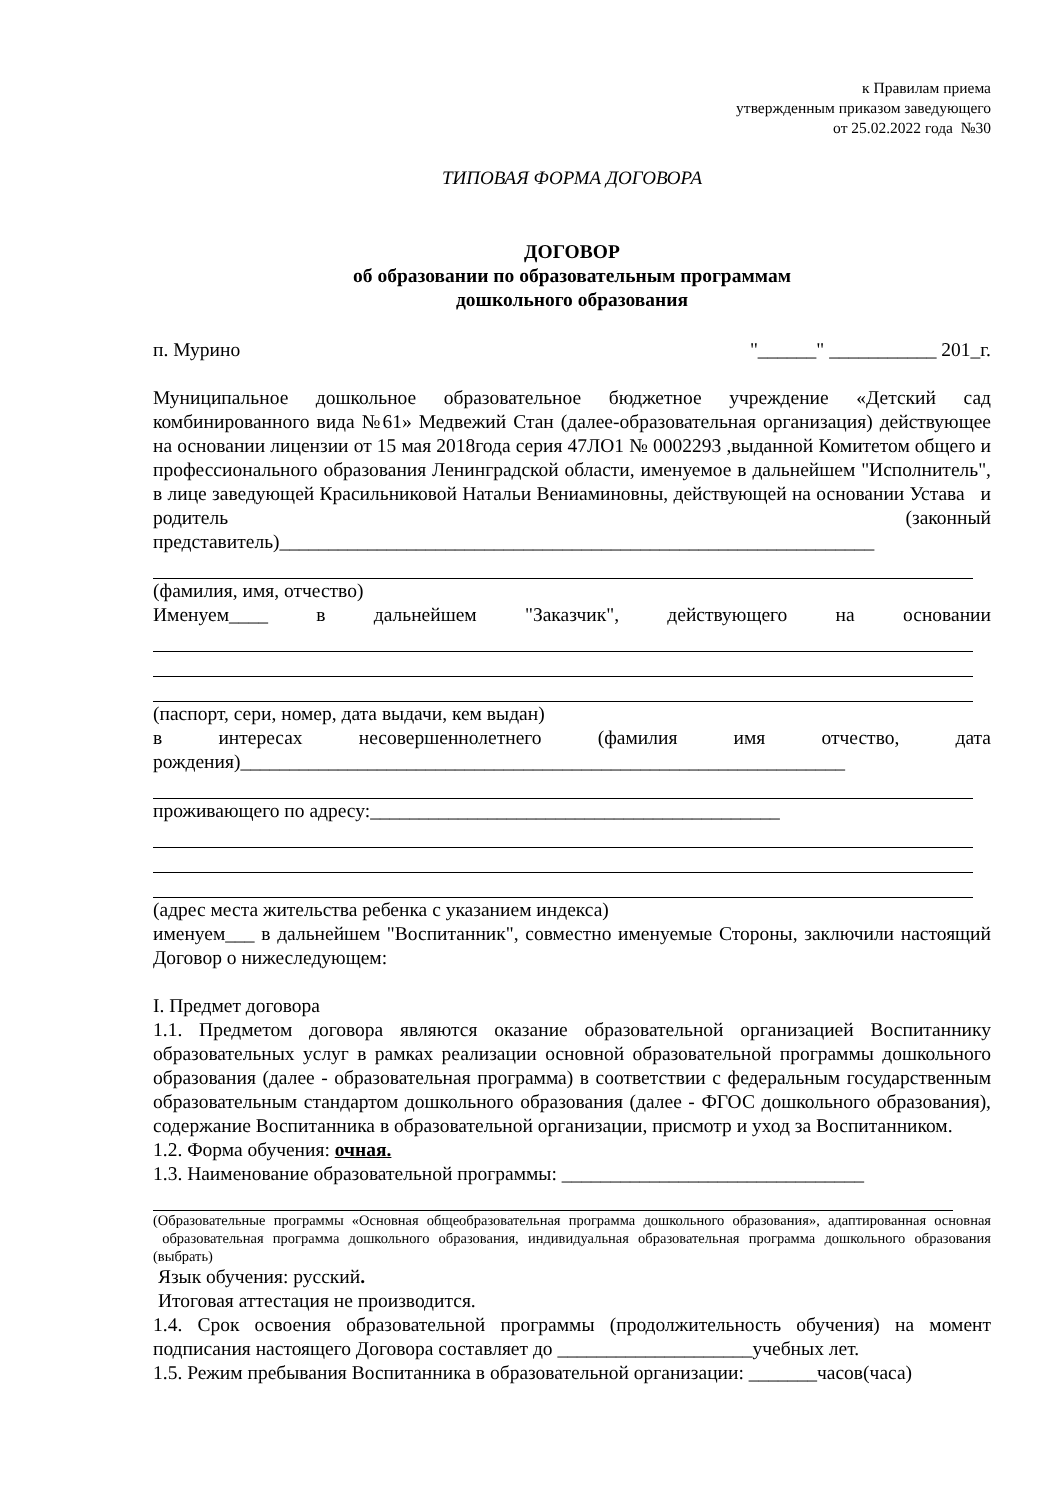к Правилам приема
утвержденным приказом заведующего
от 25.02.2022 года №30
ТИПОВАЯ ФОРМА ДОГОВОРА
ДОГОВОР
об образовании по образовательным программам
дошкольного образования
п. Мурино "______" ___________ 201_г.
Муниципальное дошкольное образовательное бюджетное учреждение «Детский сад комбинированного вида №61» Медвежий Стан (далее-образовательная организация) действующее на основании лицензии от 15 мая 2018года серия 47ЛО1 № 0002293 ,выданной Комитетом общего и профессионального образования Ленинградской области, именуемое в дальнейшем "Исполнитель", в лице заведующей Красильниковой Натальи Вениаминовны, действующей на основании Устава и родитель (законный представитель)_____________________________________________________________
(фамилия, имя, отчество)
Именуем____ в дальнейшем "Заказчик", действующего на основании
(паспорт, сери, номер, дата выдачи, кем выдан)
в интересах несовершеннолетнего (фамилия имя отчество, дата рождения)______________________________________________________________
проживающего по адресу:__________________________________________
(адрес места жительства ребенка с указанием индекса)
именуем___ в дальнейшем "Воспитанник", совместно именуемые Стороны, заключили настоящий Договор о нижеследующем:
I. Предмет договора
1.1. Предметом договора являются оказание образовательной организацией Воспитаннику образовательных услуг в рамках реализации основной образовательной программы дошкольного образования (далее - образовательная программа) в соответствии с федеральным государственным образовательным стандартом дошкольного образования (далее - ФГОС дошкольного образования), содержание Воспитанника в образовательной организации, присмотр и уход за Воспитанником.
1.2. Форма обучения: очная.
1.3. Наименование образовательной программы: _______________________________
(Образовательные программы «Основная общеобразовательная программа дошкольного образования», адаптированная основная образовательная программа дошкольного образования, индивидуальная образовательная программа дошкольного образования (выбрать)
Язык обучения: русский.
Итоговая аттестация не производится.
1.4. Срок освоения образовательной программы (продолжительность обучения) на момент подписания настоящего Договора составляет до ____________________учебных лет.
1.5. Режим пребывания Воспитанника в образовательной организации: _______часов(часа)